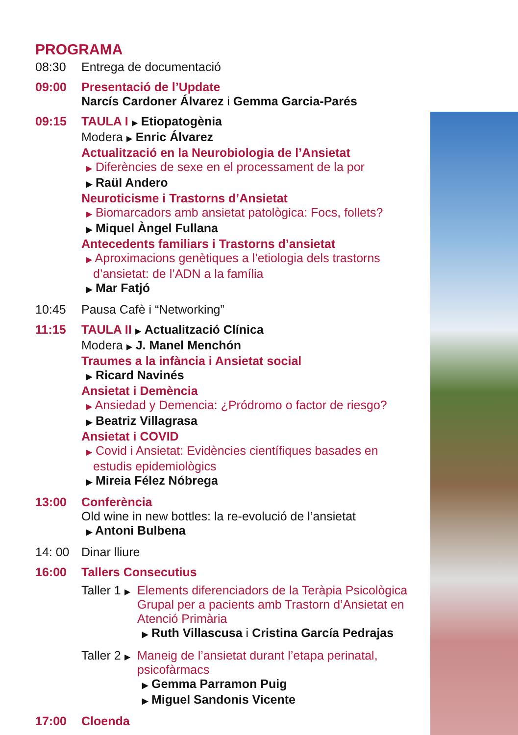PROGRAMA
08:30 Entrega de documentació
09:00 Presentació de l’Update
Narcís Cardoner Álvarez i Gemma Garcia-Parés
09:15 TAULA I ▶ Etiopatogènia
Modera ▶ Enric Álvarez
Actualització en la Neurobiologia de l’Ansietat
▶ Diferències de sexe en el processament de la por
▶ Raül Andero
Neuroticisme i Trastorns d’Ansietat
▶ Biomarcadors amb ansietat patològica: Focs, follets?
▶ Miquel Àngel Fullana
Antecedents familiars i Trastorns d’ansietat
▶ Aproximacions genètiques a l’etiologia dels trastorns
d’ansietat: de l’ADN a la família
▶ Mar Fatjó
10:45 Pausa Cafè i “Networking”
11:15 TAULA II ▶ Actualització Clínica
Modera ▶ J. Manel Menchón
Traumes a la infància i Ansietat social
▶ Ricard Navinés
Ansietat i Demència
▶ Ansiedad y Demencia: ¿Pródromo o factor de riesgo?
▶ Beatriz Villagrasa
Ansietat i COVID
▶ Covid i Ansietat: Evidències científiques basades en
estudis epidemiològics
▶ Mireia Félez Nóbrega
13:00 Conferència
Old wine in new bottles: la re-evolució de l’ansietat
▶ Antoni Bulbena
14: 00 Dinar lliure
16:00 Tallers Consecutius
Taller 1 ▶
Elements diferenciadors de la Teràpia Psicològica Grupal per a pacients amb Trastorn d’Ansietat en Atenció Primària
▶ Ruth Villascusa i Cristina García Pedrajas
Taller 2 ▶
Maneig de l’ansietat durant l’etapa perinatal, psicofàrmacs
▶ Gemma Parramon Puig
▶ Miguel Sandonis Vicente
17:00 Cloenda